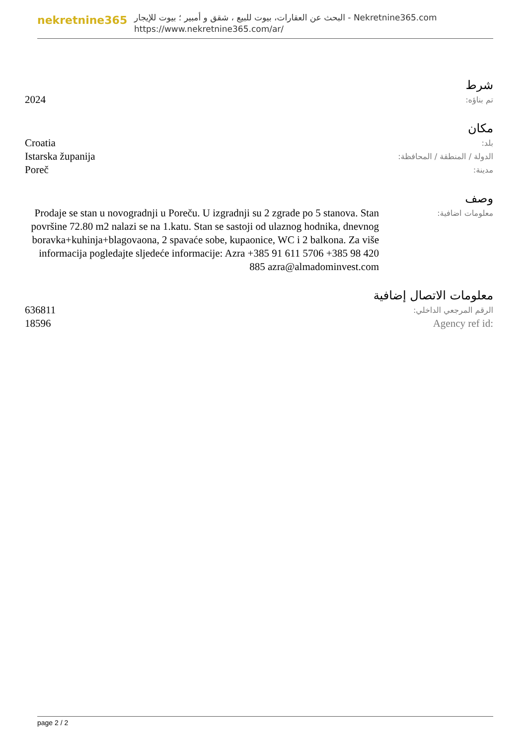nekretnine365
البحث عن العقارات، بيوت للبيع ، شقق و أمبير ؛ بيوت للإيجار - Nekretnine365.com
https://www.nekretnine365.com/ar/
شرط
| تم بناؤه: | 2024 |
مكان
| بلد: | Croatia |
| الدولة / المنطقة / المحافظة: | Istarska županija |
| مدينة: | Poreč |
وصف
| معلومات اضافية: | Prodaje se stan u novogradnji u Poreču. U izgradnji su 2 zgrade po 5 stanova. Stan površine 72.80 m2 nalazi se na 1.katu. Stan se sastoji od ulaznog hodnika, dnevnog boravka+kuhinja+blagovaona, 2 spavaće sobe, kupaonice, WC i 2 balkona. Za više informacija pogledajte sljedeće informacije: Azra +385 91 611 5706 +385 98 420 885 azra@almadominvest.com |
معلومات الاتصال إضافية
| الرقم المرجعي الداخلي: | 636811 |
| Agency ref id: | 18596 |
page 2 / 2